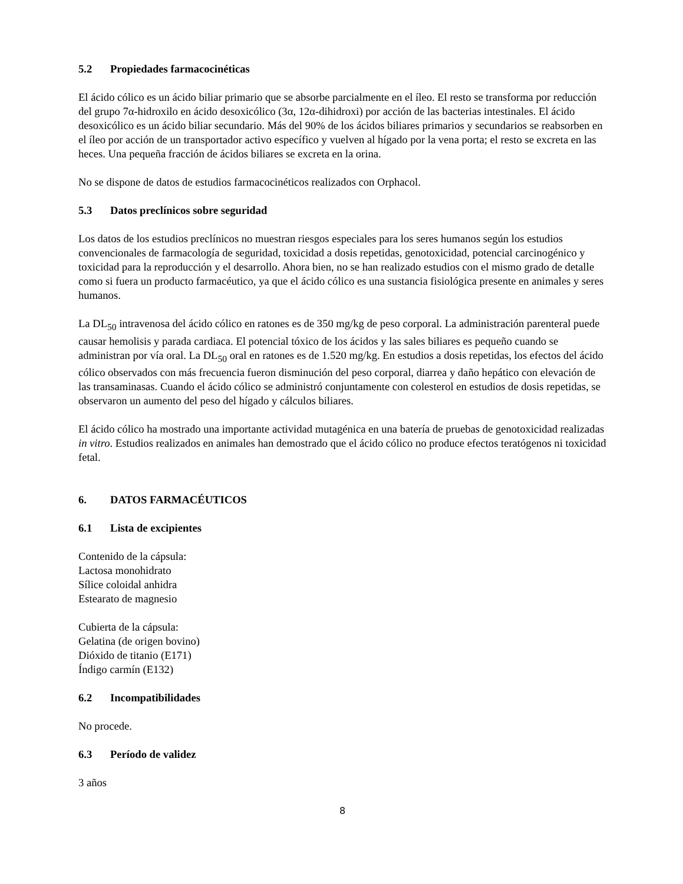5.2 Propiedades farmacocinéticas
El ácido cólico es un ácido biliar primario que se absorbe parcialmente en el íleo. El resto se transforma por reducción del grupo 7α-hidroxilo en ácido desoxicólico (3α, 12α-dihidroxi) por acción de las bacterias intestinales. El ácido desoxicólico es un ácido biliar secundario. Más del 90% de los ácidos biliares primarios y secundarios se reabsorben en el íleo por acción de un transportador activo específico y vuelven al hígado por la vena porta; el resto se excreta en las heces. Una pequeña fracción de ácidos biliares se excreta en la orina.
No se dispone de datos de estudios farmacocinéticos realizados con Orphacol.
5.3 Datos preclínicos sobre seguridad
Los datos de los estudios preclínicos no muestran riesgos especiales para los seres humanos según los estudios convencionales de farmacología de seguridad, toxicidad a dosis repetidas, genotoxicidad, potencial carcinogénico y toxicidad para la reproducción y el desarrollo. Ahora bien, no se han realizado estudios con el mismo grado de detalle como si fuera un producto farmacéutico, ya que el ácido cólico es una sustancia fisiológica presente en animales y seres humanos.
La DL<sub>50</sub> intravenosa del ácido cólico en ratones es de 350 mg/kg de peso corporal. La administración parenteral puede causar hemolisis y parada cardiaca. El potencial tóxico de los ácidos y las sales biliares es pequeño cuando se administran por vía oral. La DL<sub>50</sub> oral en ratones es de 1.520 mg/kg. En estudios a dosis repetidas, los efectos del ácido cólico observados con más frecuencia fueron disminución del peso corporal, diarrea y daño hepático con elevación de las transaminasas. Cuando el ácido cólico se administró conjuntamente con colesterol en estudios de dosis repetidas, se observaron un aumento del peso del hígado y cálculos biliares.
El ácido cólico ha mostrado una importante actividad mutagénica en una batería de pruebas de genotoxicidad realizadas in vitro. Estudios realizados en animales han demostrado que el ácido cólico no produce efectos teratógenos ni toxicidad fetal.
6. DATOS FARMACÉUTICOS
6.1 Lista de excipientes
Contenido de la cápsula:
Lactosa monohidrato
Sílice coloidal anhidra
Estearato de magnesio
Cubierta de la cápsula:
Gelatina (de origen bovino)
Dióxido de titanio (E171)
Índigo carmín (E132)
6.2 Incompatibilidades
No procede.
6.3 Período de validez
3 años
8